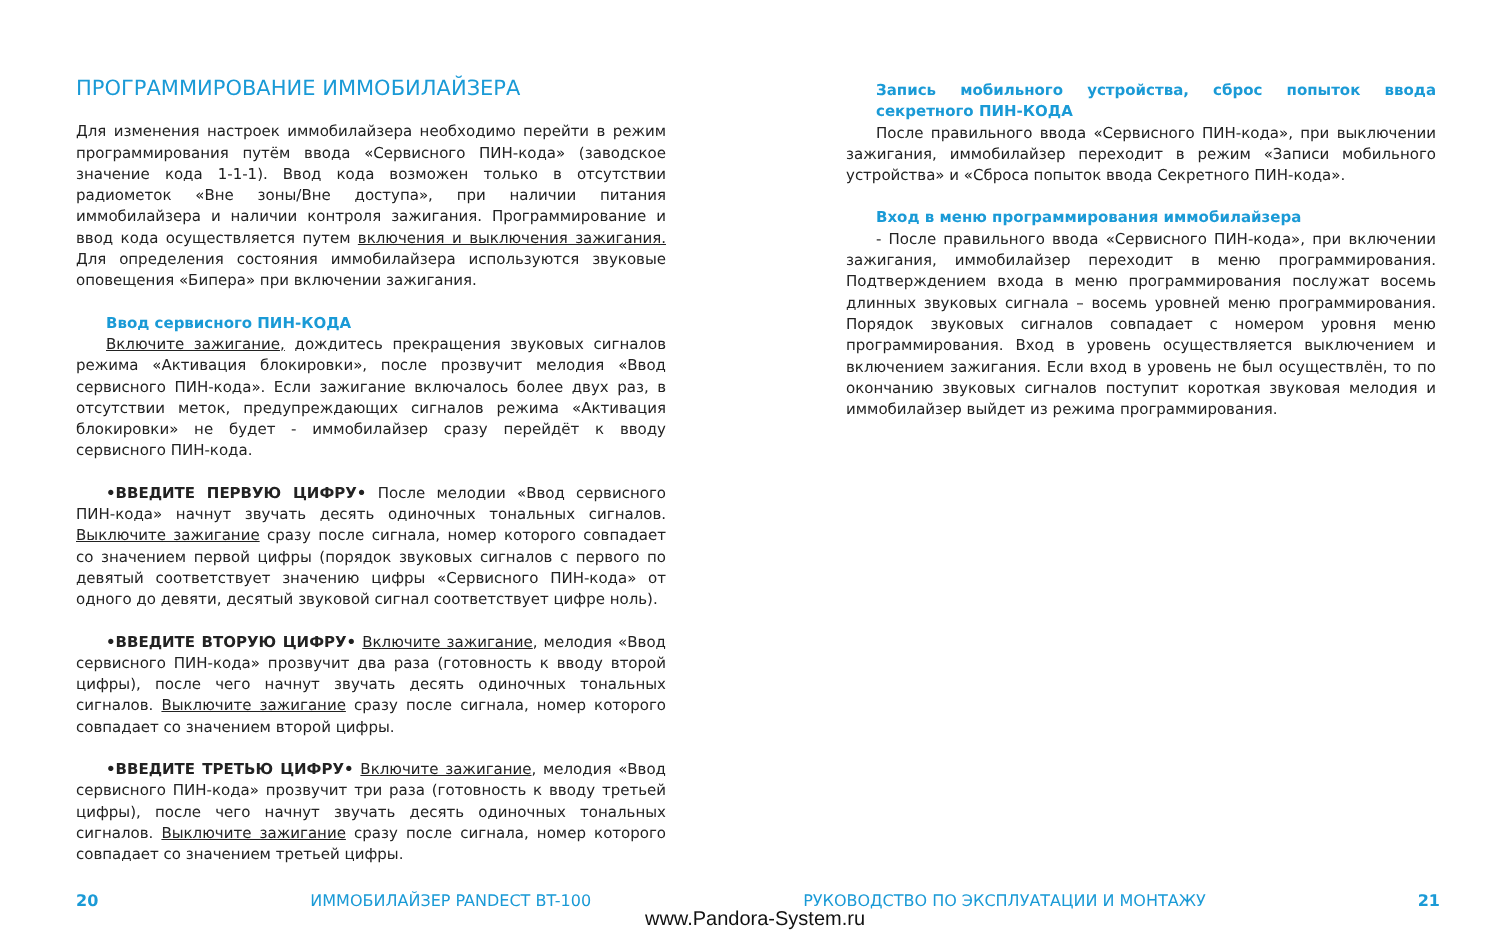ПРОГРАММИРОВАНИЕ ИММОБИЛАЙЗЕРА
Для изменения настроек иммобилайзера необходимо перейти в режим программирования путём ввода «Сервисного ПИН-кода» (заводское значение кода 1-1-1). Ввод кода возможен только в отсутствии радиометок «Вне зоны/Вне доступа», при наличии питания иммобилайзера и наличии контроля зажигания. Программирование и ввод кода осуществляется путем включения и выключения зажигания. Для определения состояния иммобилайзера используются звуковые оповещения «Бипера» при включении зажигания.
Ввод сервисного ПИН-КОДА
Включите зажигание, дождитесь прекращения звуковых сигналов режима «Активация блокировки», после прозвучит мелодия «Ввод сервисного ПИН-кода». Если зажигание включалось более двух раз, в отсутствии меток, предупреждающих сигналов режима «Активация блокировки» не будет - иммобилайзер сразу перейдёт к вводу сервисного ПИН-кода.
•ВВЕДИТЕ ПЕРВУЮ ЦИФРУ• После мелодии «Ввод сервисного ПИН-кода» начнут звучать десять одиночных тональных сигналов. Выключите зажигание сразу после сигнала, номер которого совпадает со значением первой цифры (порядок звуковых сигналов с первого по девятый соответствует значению цифры «Сервисного ПИН-кода» от одного до девяти, десятый звуковой сигнал соответствует цифре ноль).
•ВВЕДИТЕ ВТОРУЮ ЦИФРУ• Включите зажигание, мелодия «Ввод сервисного ПИН-кода» прозвучит два раза (готовность к вводу второй цифры), после чего начнут звучать десять одиночных тональных сигналов. Выключите зажигание сразу после сигнала, номер которого совпадает со значением второй цифры.
•ВВЕДИТЕ ТРЕТЬЮ ЦИФРУ• Включите зажигание, мелодия «Ввод сервисного ПИН-кода» прозвучит три раза (готовность к вводу третьей цифры), после чего начнут звучать десять одиночных тональных сигналов. Выключите зажигание сразу после сигнала, номер которого совпадает со значением третьей цифры.
Запись мобильного устройства, сброс попыток ввода секретного ПИН-КОДА
После правильного ввода «Сервисного ПИН-кода», при выключении зажигания, иммобилайзер переходит в режим «Записи мобильного устройства» и «Сброса попыток ввода Секретного ПИН-кода».
Вход в меню программирования иммобилайзера
- После правильного ввода «Сервисного ПИН-кода», при включении зажигания, иммобилайзер переходит в меню программирования. Подтверждением входа в меню программирования послужат восемь длинных звуковых сигнала – восемь уровней меню программирования. Порядок звуковых сигналов совпадает с номером уровня меню программирования. Вход в уровень осуществляется выключением и включением зажигания. Если вход в уровень не был осуществлён, то по окончанию звуковых сигналов поступит короткая звуковая мелодия и иммобилайзер выйдет из режима программирования.
20 ИММОБИЛАЙЗЕР PANDECT BT-100 РУКОВОДСТВО ПО ЭКСПЛУАТАЦИИ И МОНТАЖУ 21
www.Pandora-System.ru